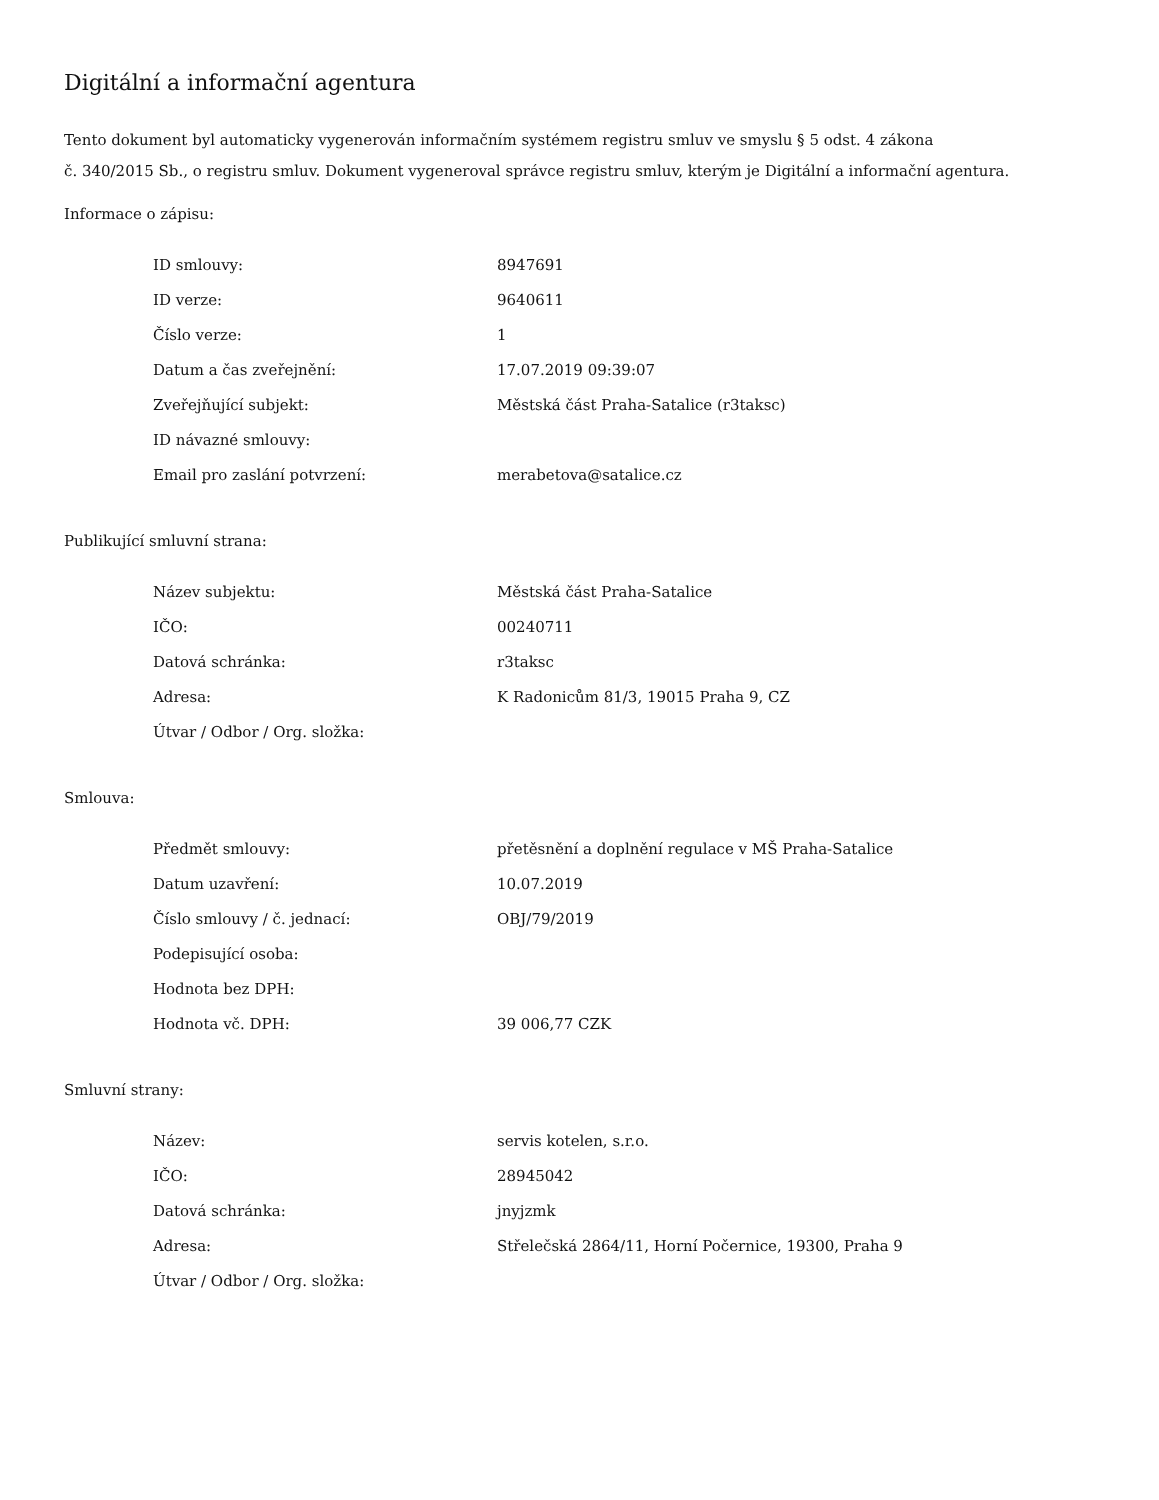Digitální a informační agentura
Tento dokument byl automaticky vygenerován informačním systémem registru smluv ve smyslu § 5 odst. 4 zákona
č. 340/2015 Sb., o registru smluv. Dokument vygeneroval správce registru smluv, kterým je Digitální a informační agentura.
Informace o zápisu:
| ID smlouvy: | 8947691 |
| ID verze: | 9640611 |
| Číslo verze: | 1 |
| Datum a čas zveřejnění: | 17.07.2019 09:39:07 |
| Zveřejňující subjekt: | Městská část Praha-Satalice (r3taksc) |
| ID návazné smlouvy: | |
| Email pro zaslání potvrzení: | merabetova@satalice.cz |
Publikující smluvní strana:
| Název subjektu: | Městská část Praha-Satalice |
| IČO: | 00240711 |
| Datová schránka: | r3taksc |
| Adresa: | K Radonicům 81/3, 19015 Praha 9, CZ |
| Útvar / Odbor / Org. složka: | |
Smlouva:
| Předmět smlouvy: | přetěsnění a doplnění regulace v MŠ Praha-Satalice |
| Datum uzavření: | 10.07.2019 |
| Číslo smlouvy / č. jednací: | OBJ/79/2019 |
| Podepisující osoba: | |
| Hodnota bez DPH: | |
| Hodnota vč. DPH: | 39 006,77 CZK |
Smluvní strany:
| Název: | servis kotelen, s.r.o. |
| IČO: | 28945042 |
| Datová schránka: | jnyjzmk |
| Adresa: | Střelečská 2864/11, Horní Počernice, 19300, Praha 9 |
| Útvar / Odbor / Org. složka: | |